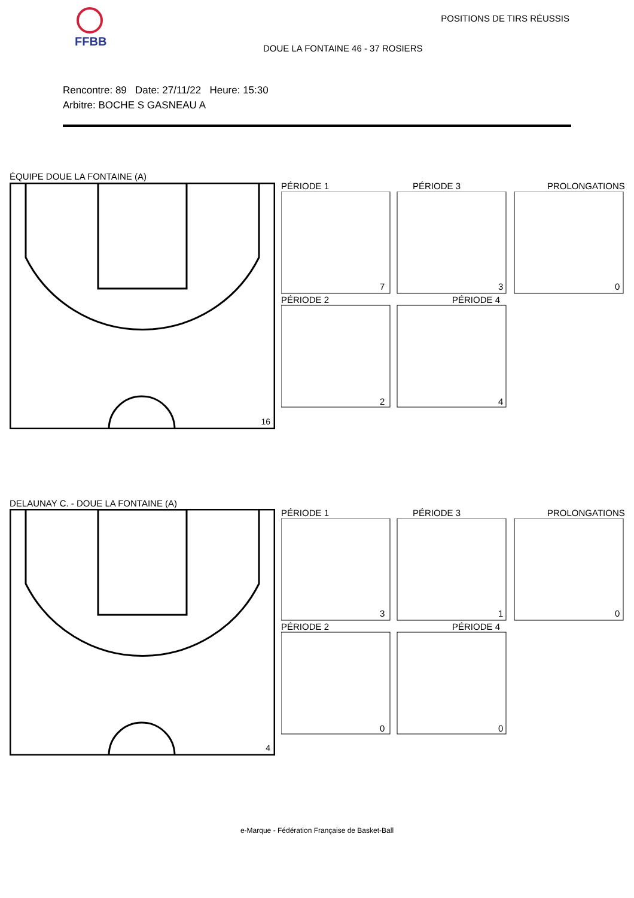FFBB POSITIONS DE TIRS RÉUSSIS
DOUE LA FONTAINE 46 - 37 ROSIERS
Rencontre: 89 Date: 27/11/22 Heure: 15:30
Arbitre: BOCHE S GASNEAU A
ÉQUIPE DOUE LA FONTAINE (A)
16
PÉRIODE 1 PÉRIODE 3 PROLONGATIONS
PÉRIODE 2 PÉRIODE 4
7 3 0
2 4
DELAUNAY C. - DOUE LA FONTAINE (A)
4
PÉRIODE 1 PÉRIODE 3 PROLONGATIONS
PÉRIODE 2 PÉRIODE 4
3 1 0
0 0
e-Marque - Fédération Française de Basket-Ball